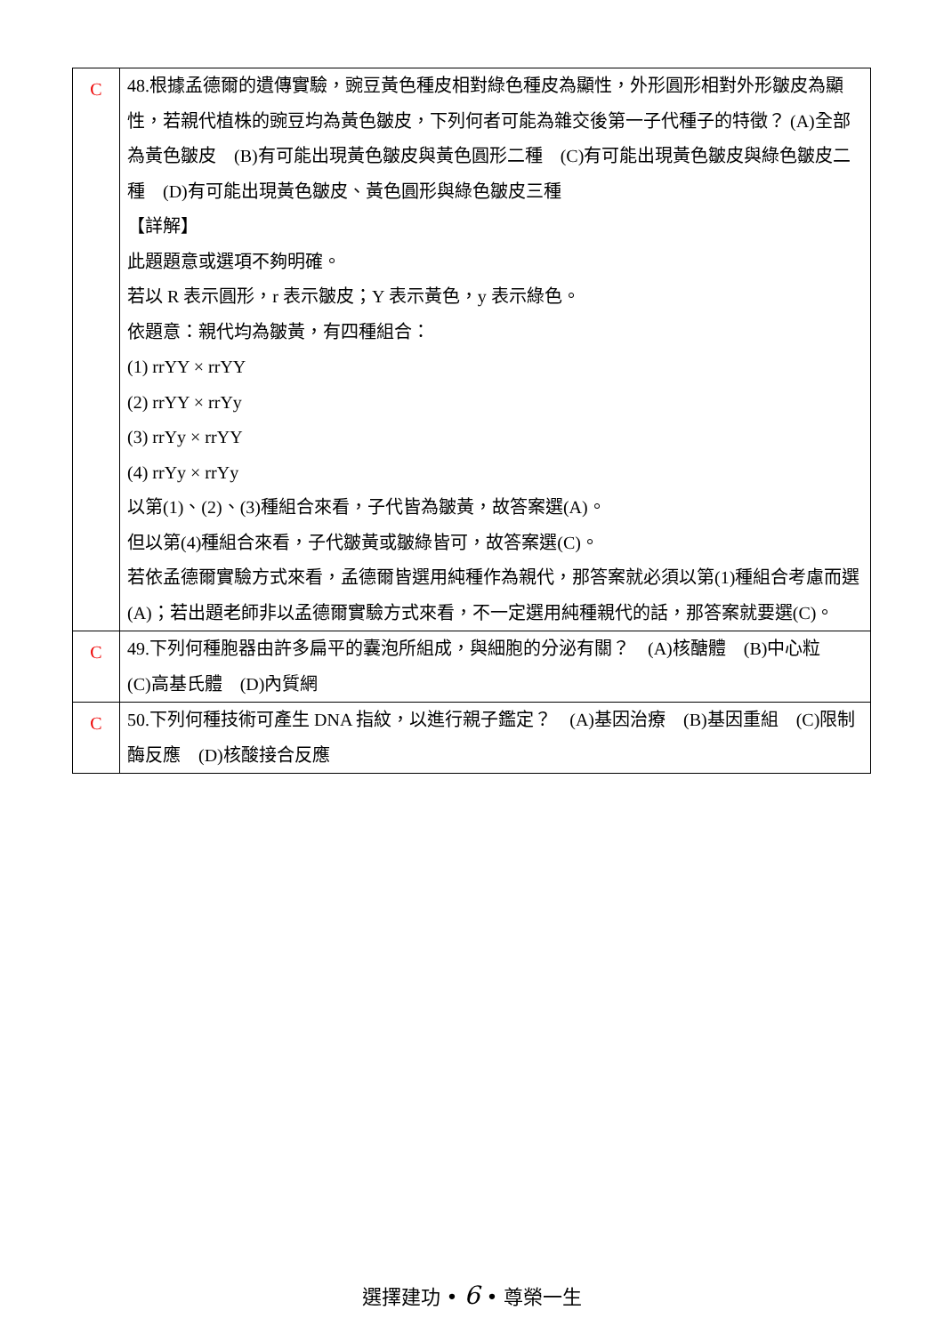| C | 48.根據孟德爾的遺傳實驗，豌豆黃色種皮相對綠色種皮為顯性，外形圓形相對外形皺皮為顯性，若親代植株的豌豆均為黃色皺皮，下列何者可能為雜交後第一子代種子的特徵？ (A)全部為黃色皺皮 (B)有可能出現黃色皺皮與黃色圓形二種 (C)有可能出現黃色皺皮與綠色皺皮二種 (D)有可能出現黃色皺皮、黃色圓形與綠色皺皮三種 【詳解】 此題題意或選項不夠明確。 若以 R 表示圓形，r 表示皺皮；Y 表示黃色，y 表示綠色。 依題意：親代均為皺黃，有四種組合： (1) rrYY × rrYY (2) rrYY × rrYy (3) rrYy × rrYY (4) rrYy × rrYy 以第(1)、(2)、(3)種組合來看，子代皆為皺黃，故答案選(A)。 但以第(4)種組合來看，子代皺黃或皺綠皆可，故答案選(C)。 若依孟德爾實驗方式來看，孟德爾皆選用純種作為親代，那答案就必須以第(1)種組合考慮而選(A)；若出題老師非以孟德爾實驗方式來看，不一定選用純種親代的話，那答案就要選(C)。 |
| C | 49.下列何種胞器由許多扁平的囊泡所組成，與細胞的分泌有關？ (A)核醣體 (B)中心粒 (C)高基氏體 (D)內質網 |
| C | 50.下列何種技術可產生 DNA 指紋，以進行親子鑑定？ (A)基因治療 (B)基因重組 (C)限制酶反應 (D)核酸接合反應 |
選擇建功 • 6 • 尊榮一生